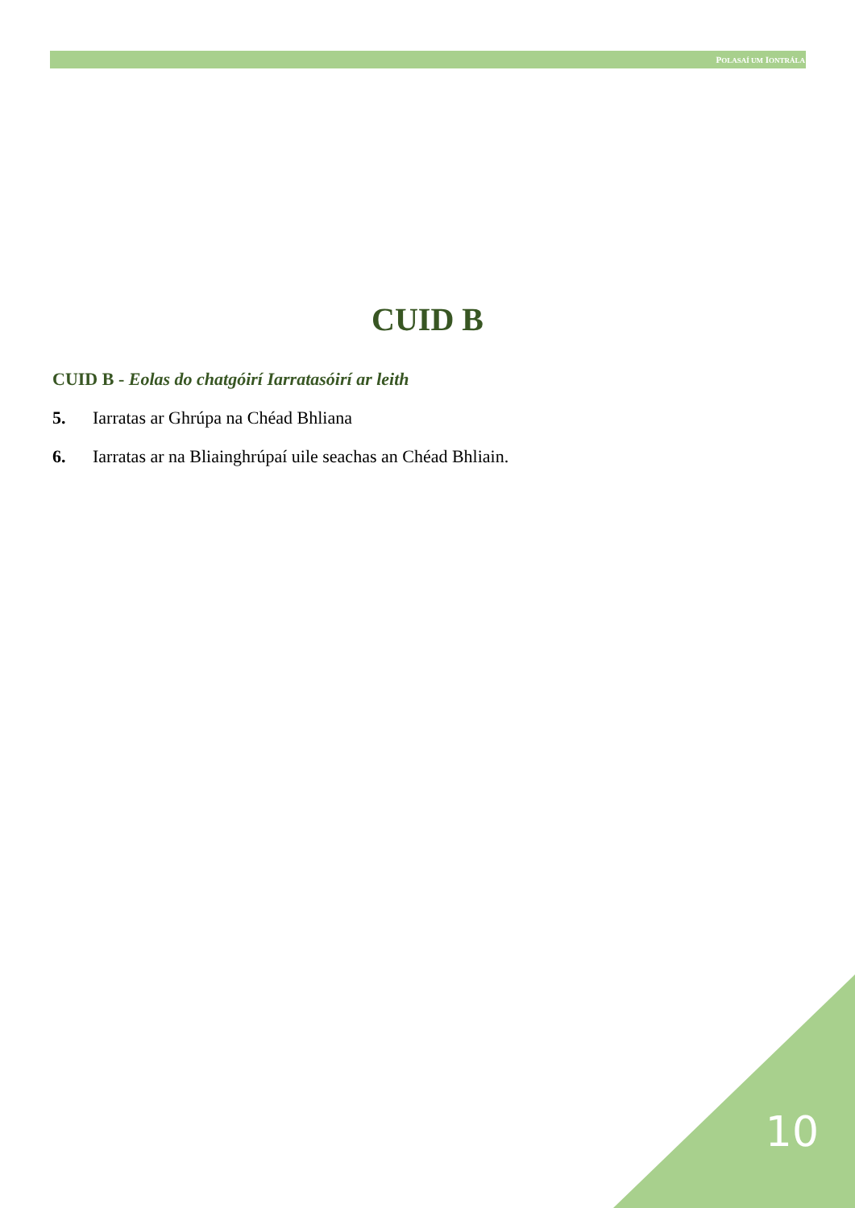POLASAÍ UM IONTRÁLA
CUID B
CUID B - Eolas do chatgóirí Iarratasóirí ar leith
5. Iarratas ar Ghrúpa na Chéad Bhliana
6. Iarratas ar na Bliainghrúpaí uile seachas an Chéad Bhliain.
10